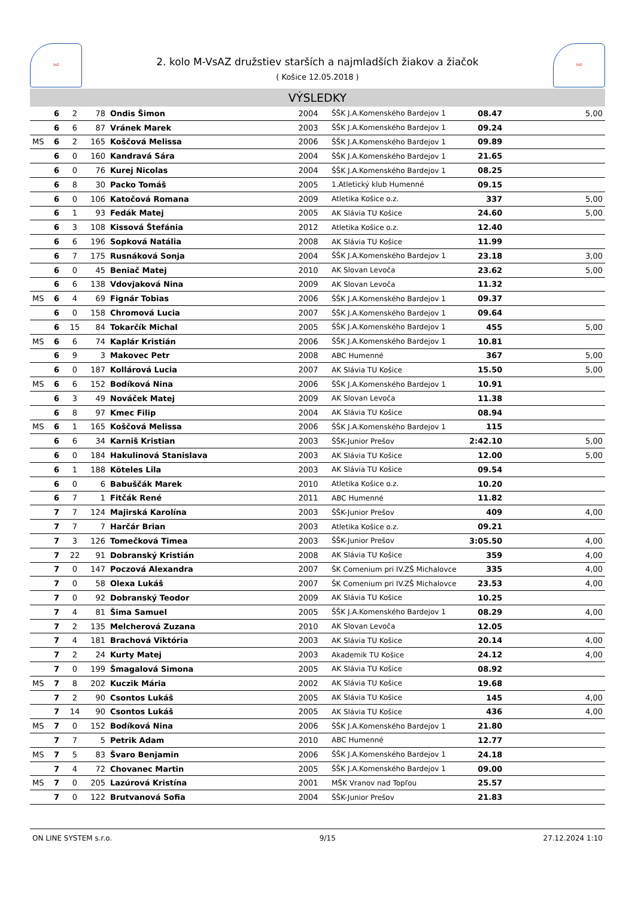SAZ
2. kolo M-VsAZ družstiev starších a najmladších žiakov a žiačok
( Košice 12.05.2018 )
SAZ
VÝSLEDKY
| | 6 | 2 | 78 | Ondis Šimon | 2004 | ŠŠK J.A.Komenského Bardejov 1 | 08.47 | 5,00 |
| | 6 | 6 | 87 | Vránek Marek | 2003 | ŠŠK J.A.Komenského Bardejov 1 | 09.24 | |
| MS | 6 | 2 | 165 | Koščová Melissa | 2006 | ŠŠK J.A.Komenského Bardejov 1 | 09.89 | |
| | 6 | 0 | 160 | Kandravá Sára | 2004 | ŠŠK J.A.Komenského Bardejov 1 | 21.65 | |
| | 6 | 0 | 76 | Kurej Nicolas | 2004 | ŠŠK J.A.Komenského Bardejov 1 | 08.25 | |
| | 6 | 8 | 30 | Packo Tomáš | 2005 | 1.Atletický klub Humenné | 09.15 | |
| | 6 | 0 | 106 | Katočová Romana | 2009 | Atletika Košice o.z. | 337 | 5,00 |
| | 6 | 1 | 93 | Fedák Matej | 2005 | AK Slávia TU Košice | 24.60 | 5,00 |
| | 6 | 3 | 108 | Kissová Štefánia | 2012 | Atletika Košice o.z. | 12.40 | |
| | 6 | 6 | 196 | Sopková Natália | 2008 | AK Slávia TU Košice | 11.99 | |
| | 6 | 7 | 175 | Rusnáková Sonja | 2004 | ŠŠK J.A.Komenského Bardejov 1 | 23.18 | 3,00 |
| | 6 | 0 | 45 | Beniač Matej | 2010 | AK Slovan Levoča | 23.62 | 5,00 |
| | 6 | 6 | 138 | Vdovjaková Nina | 2009 | AK Slovan Levoča | 11.32 | |
| MS | 6 | 4 | 69 | Fignár Tobias | 2006 | ŠŠK J.A.Komenského Bardejov 1 | 09.37 | |
| | 6 | 0 | 158 | Chromová Lucia | 2007 | ŠŠK J.A.Komenského Bardejov 1 | 09.64 | |
| | 6 | 15 | 84 | Tokarčík Michal | 2005 | ŠŠK J.A.Komenského Bardejov 1 | 455 | 5,00 |
| MS | 6 | 6 | 74 | Kaplár Kristián | 2006 | ŠŠK J.A.Komenského Bardejov 1 | 10.81 | |
| | 6 | 9 | 3 | Makovec Petr | 2008 | ABC Humenné | 367 | 5,00 |
| | 6 | 0 | 187 | Kollárová Lucia | 2007 | AK Slávia TU Košice | 15.50 | 5,00 |
| MS | 6 | 6 | 152 | Bodíková Nina | 2006 | ŠŠK J.A.Komenského Bardejov 1 | 10.91 | |
| | 6 | 3 | 49 | Nováček Matej | 2009 | AK Slovan Levoča | 11.38 | |
| | 6 | 8 | 97 | Kmec Filip | 2004 | AK Slávia TU Košice | 08.94 | |
| MS | 6 | 1 | 165 | Koščová Melissa | 2006 | ŠŠK J.A.Komenského Bardejov 1 | 115 | |
| | 6 | 6 | 34 | Karniš Kristian | 2003 | ŠŠK-Junior Prešov | 2:42.10 | 5,00 |
| | 6 | 0 | 184 | Hakulinová Stanislava | 2003 | AK Slávia TU Košice | 12.00 | 5,00 |
| | 6 | 1 | 188 | Köteles Lila | 2003 | AK Slávia TU Košice | 09.54 | |
| | 6 | 0 | 6 | Babuščák Marek | 2010 | Atletika Košice o.z. | 10.20 | |
| | 6 | 7 | 1 | Fitčák René | 2011 | ABC Humenné | 11.82 | |
| | 7 | 7 | 124 | Majirská Karolína | 2003 | ŠŠK-Junior Prešov | 409 | 4,00 |
| | 7 | 7 | 7 | Harčár Brian | 2003 | Atletika Košice o.z. | 09.21 | |
| | 7 | 3 | 126 | Tomečková Timea | 2003 | ŠŠK-Junior Prešov | 3:05.50 | 4,00 |
| | 7 | 22 | 91 | Dobranský Kristián | 2008 | AK Slávia TU Košice | 359 | 4,00 |
| | 7 | 0 | 147 | Poczová Alexandra | 2007 | ŠK Comenium pri IV.ZŠ Michalovce | 335 | 4,00 |
| | 7 | 0 | 58 | Olexa Lukáš | 2007 | ŠK Comenium pri IV.ZŠ Michalovce | 23.53 | 4,00 |
| | 7 | 0 | 92 | Dobranský Teodor | 2009 | AK Slávia TU Košice | 10.25 | |
| | 7 | 4 | 81 | Šima Samuel | 2005 | ŠŠK J.A.Komenského Bardejov 1 | 08.29 | 4,00 |
| | 7 | 2 | 135 | Melcherová Zuzana | 2010 | AK Slovan Levoča | 12.05 | |
| | 7 | 4 | 181 | Brachová Viktória | 2003 | AK Slávia TU Košice | 20.14 | 4,00 |
| | 7 | 2 | 24 | Kurty Matej | 2003 | Akademik TU Košice | 24.12 | 4,00 |
| | 7 | 0 | 199 | Šmagalová Simona | 2005 | AK Slávia TU Košice | 08.92 | |
| MS | 7 | 8 | 202 | Kuczik Mária | 2002 | AK Slávia TU Košice | 19.68 | |
| | 7 | 2 | 90 | Csontos Lukáš | 2005 | AK Slávia TU Košice | 145 | 4,00 |
| | 7 | 14 | 90 | Csontos Lukáš | 2005 | AK Slávia TU Košice | 436 | 4,00 |
| MS | 7 | 0 | 152 | Bodíková Nina | 2006 | ŠŠK J.A.Komenského Bardejov 1 | 21.80 | |
| | 7 | 7 | 5 | Petrik Adam | 2010 | ABC Humenné | 12.77 | |
| MS | 7 | 5 | 83 | Švaro Benjamin | 2006 | ŠŠK J.A.Komenského Bardejov 1 | 24.18 | |
| | 7 | 4 | 72 | Chovanec Martin | 2005 | ŠŠK J.A.Komenského Bardejov 1 | 09.00 | |
| MS | 7 | 0 | 205 | Lazúrová Kristína | 2001 | MŠK Vranov nad Topľou | 25.57 | |
| | 7 | 0 | 122 | Brutvanová Sofia | 2004 | ŠŠK-Junior Prešov | 21.83 | |
ON LINE SYSTEM s.r.o. 9/15 27.12.2024 1:10